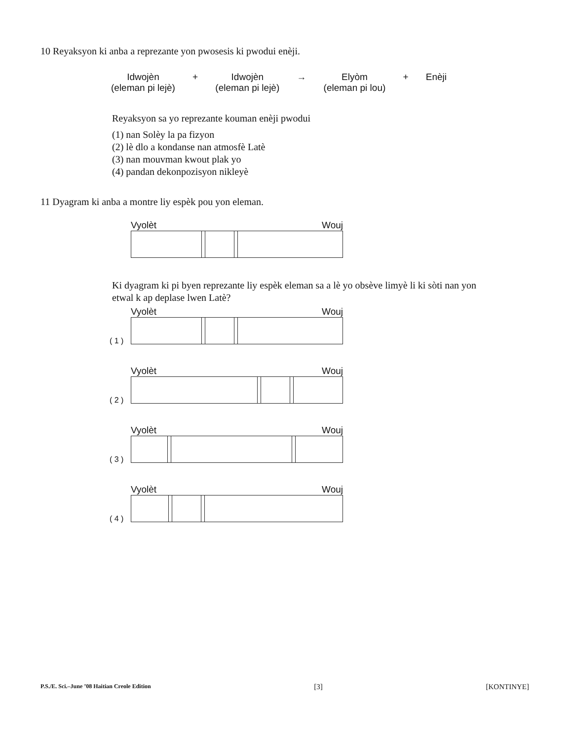10 Reyaksyon ki anba a reprezante yon pwosesis ki pwodui enèji.
Idwojèn
(eleman pi lejè)
+ Idwojèn
(eleman pi lejè)
→ Elyòm
(eleman pi lou)
+ Enèji
Reyaksyon sa yo reprezante kouman enèji pwodui
(1) nan Solèy la pa fizyon
(2) lè dlo a kondanse nan atmosfè Latè
(3) nan mouvman kwout plak yo
(4) pandan dekonpozisyon nikleyè
11 Dyagram ki anba a montre liy espèk pou yon eleman.
Vyolèt Wouj
Ki dyagram ki pi byen reprezante liy espèk eleman sa a lè yo obsève limyè li ki sòti nan yon etwal k ap deplase lwen Latè?
Vyolèt Wouj
( 1 )
Vyolèt Wouj
( 2 )
Vyolèt Wouj
( 3 )
Vyolèt Wouj
( 4 )
P.S./E. Sci.–June ’08 Haitian Creole Edition [3] [KONTINYE]